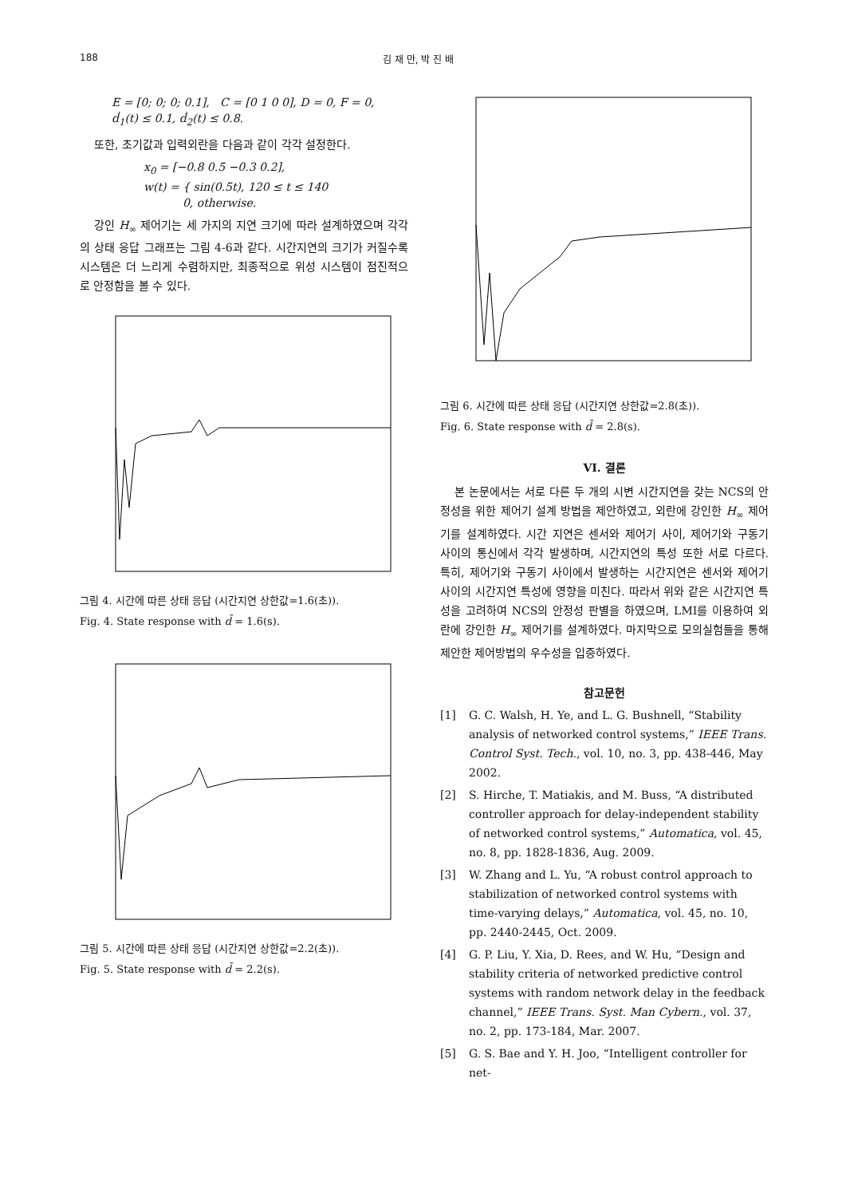188 김 재 만, 박 진 배
E = [0; 0; 0; 0.1], C = [0 1 0 0], D = 0, F = 0,
ḋ<sub>1</sub>(t) ≤ 0.1, ḋ<sub>2</sub>(t) ≤ 0.8.
또한, 초기값과 입력외란을 다음과 같이 각각 설정한다.
x<sub>0</sub> = [−0.8 0.5 −0.3 0.2],
w(t) = { sin(0.5t), 120 ≤ t ≤ 140
0, otherwise.
강인 H<sub>∞</sub> 제어기는 세 가지의 지연 크기에 따라 설계하였으며 각각의 상태 응답 그래프는 그림 4-6과 같다. 시간지연의 크기가 커질수록 시스템은 더 느리게 수렴하지만, 최종적으로 위성 시스템이 점진적으로 안정함을 볼 수 있다.
그림 4. 시간에 따른 상태 응답 (시간지연 상한값=1.6(초)).
Fig. 4. State response with d̄ = 1.6(s).
그림 5. 시간에 따른 상태 응답 (시간지연 상한값=2.2(초)).
Fig. 5. State response with d̄ = 2.2(s).
그림 6. 시간에 따른 상태 응답 (시간지연 상한값=2.8(초)).
Fig. 6. State response with d̄ = 2.8(s).
VI. 결론
본 논문에서는 서로 다른 두 개의 시변 시간지연을 갖는 NCS의 안정성을 위한 제어기 설계 방법을 제안하였고, 외란에 강인한 H<sub>∞</sub> 제어기를 설계하였다. 시간 지연은 센서와 제어기 사이, 제어기와 구동기 사이의 통신에서 각각 발생하며, 시간지연의 특성 또한 서로 다르다. 특히, 제어기와 구동기 사이에서 발생하는 시간지연은 센서와 제어기 사이의 시간지연 특성에 영향을 미친다. 따라서 위와 같은 시간지연 특성을 고려하여 NCS의 안정성 판별을 하였으며, LMI를 이용하여 외란에 강인한 H<sub>∞</sub> 제어기를 설계하였다. 마지막으로 모의실험들을 통해 제안한 제어방법의 우수성을 입증하였다.
참고문헌
[1] G. C. Walsh, H. Ye, and L. G. Bushnell, “Stability analysis of networked control systems,” IEEE Trans. Control Syst. Tech., vol. 10, no. 3, pp. 438-446, May 2002.
[2] S. Hirche, T. Matiakis, and M. Buss, “A distributed controller approach for delay-independent stability of networked control systems,” Automatica, vol. 45, no. 8, pp. 1828-1836, Aug. 2009.
[3] W. Zhang and L. Yu, “A robust control approach to stabilization of networked control systems with time-varying delays,” Automatica, vol. 45, no. 10, pp. 2440-2445, Oct. 2009.
[4] G. P. Liu, Y. Xia, D. Rees, and W. Hu, “Design and stability criteria of networked predictive control systems with random network delay in the feedback channel,” IEEE Trans. Syst. Man Cybern., vol. 37, no. 2, pp. 173-184, Mar. 2007.
[5] G. S. Bae and Y. H. Joo, “Intelligent controller for net-